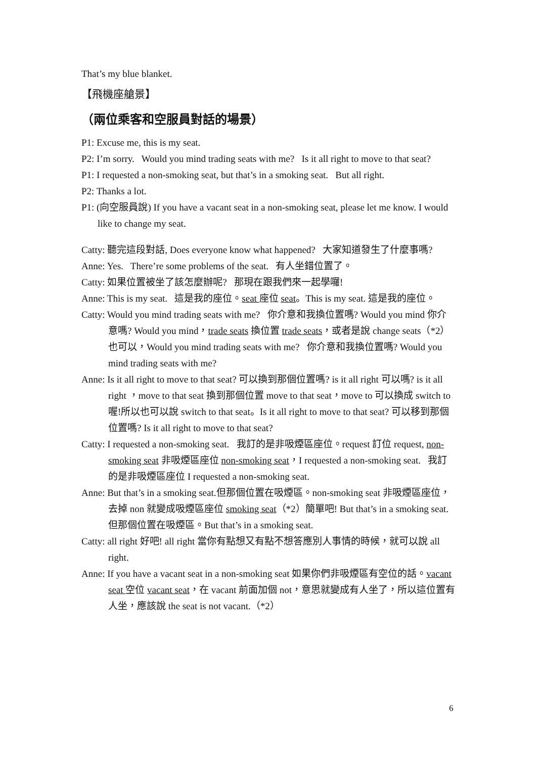That’s my blue blanket.
【飛機座艙景】
（兩位乘客和空服員對話的場景）
P1: Excuse me, this is my seat.
P2: I’m sorry. Would you mind trading seats with me? Is it all right to move to that seat?
P1: I requested a non-smoking seat, but that’s in a smoking seat. But all right.
P2: Thanks a lot.
P1: (向空服員說) If you have a vacant seat in a non-smoking seat, please let me know. I would like to change my seat.
Catty: 聽完這段對話, Does everyone know what happened? 大家知道發生了什麼事嗎?
Anne: Yes. There’re some problems of the seat. 有人坐錯位置了。
Catty: 如果位置被坐了該怎麼辦呢? 那現在跟我們來一起學囉!
Anne: This is my seat. 這是我的座位。seat 座位 seat。This is my seat. 這是我的座位。
Catty: Would you mind trading seats with me? 你介意和我換位置嗎? Would you mind 你介意嗎? Would you mind，trade seats 換位置 trade seats，或者是說 change seats（*2）也可以，Would you mind trading seats with me? 你介意和我換位置嗎? Would you mind trading seats with me?
Anne: Is it all right to move to that seat? 可以換到那個位置嗎? is it all right 可以嗎? is it all right ，move to that seat 換到那個位置 move to that seat，move to 可以換成 switch to 喔!所以也可以說 switch to that seat。Is it all right to move to that seat? 可以移到那個位置嗎? Is it all right to move to that seat?
Catty: I requested a non-smoking seat. 我訂的是非吸煙區座位。request 訂位 request, non-smoking seat 非吸煙區座位 non-smoking seat，I requested a non-smoking seat. 我訂的是非吸煙區座位 I requested a non-smoking seat.
Anne: But that’s in a smoking seat.但那個位置在吸煙區。non-smoking seat 非吸煙區座位，去掉 non 就變成吸煙區座位 smoking seat（*2）簡單吧! But that’s in a smoking seat.但那個位置在吸煙區。But that’s in a smoking seat.
Catty: all right 好吧! all right 當你有點想又有點不想答應別人事情的時候，就可以說 all right.
Anne: If you have a vacant seat in a non-smoking seat 如果你們非吸煙區有空位的話。vacant seat 空位 vacant seat，在 vacant 前面加個 not，意思就變成有人坐了，所以這位置有人坐，應該說 the seat is not vacant.（*2）
6